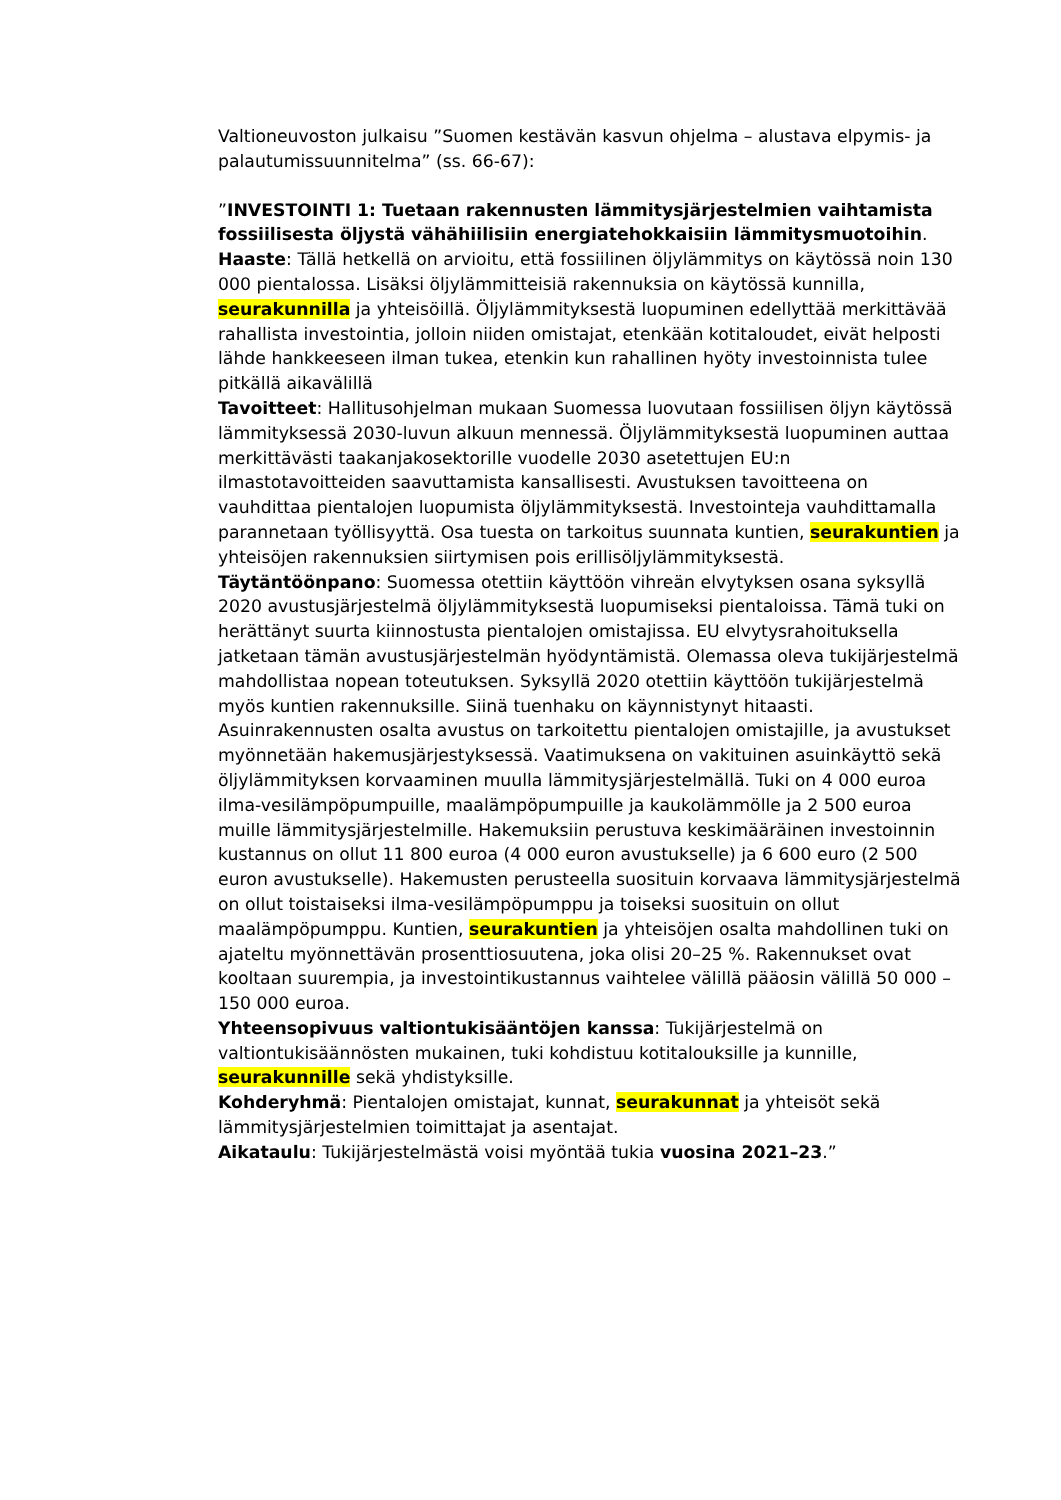Valtioneuvoston julkaisu ”Suomen kestävän kasvun ohjelma – alustava elpymis- ja palautumissuunnitelma” (ss. 66-67):
”INVESTOINTI 1: Tuetaan rakennusten lämmitysjärjestelmien vaihtamista fossiilisesta öljystä vähähiilisiin energiatehokkaisiin lämmitysmuotoihin.
Haaste: Tällä hetkellä on arvioitu, että fossiilinen öljylämmitys on käytössä noin 130 000 pientalossa. Lisäksi öljylämmitteisiä rakennuksia on käytössä kunnilla, seurakunnilla ja yhteisöillä. Öljylämmityksestä luopuminen edellyttää merkittävää rahallista investointia, jolloin niiden omistajat, etenkään kotitaloudet, eivät helposti lähde hankkeeseen ilman tukea, etenkin kun rahallinen hyöty investoinnista tulee pitkällä aikavälillä
Tavoitteet: Hallitusohjelman mukaan Suomessa luovutaan fossiilisen öljyn käytössä lämmityksessä 2030-luvun alkuun mennessä. Öljylämmityksestä luopuminen auttaa merkittävästi taakanjakosektorille vuodelle 2030 asetettujen EU:n ilmastotavoitteiden saavuttamista kansallisesti. Avustuksen tavoitteena on vauhdittaa pientalojen luopumista öljylämmityksestä. Investointeja vauhdittamalla parannetaan työllisyyttä. Osa tuesta on tarkoitus suunnata kuntien, seurakuntien ja yhteisöjen rakennuksien siirtymisen pois erillisöljylämmityksestä.
Täytäntöönpano: Suomessa otettiin käyttöön vihreän elvytyksen osana syksyllä 2020 avustusjärjestelmä öljylämmityksestä luopumiseksi pientaloissa. Tämä tuki on herättänyt suurta kiinnostusta pientalojen omistajissa. EU elvytysrahoituksella jatketaan tämän avustusjärjestelmän hyödyntämistä. Olemassa oleva tukijärjestelmä mahdollistaa nopean toteutuksen. Syksyllä 2020 otettiin käyttöön tukijärjestelmä myös kuntien rakennuksille. Siinä tuenhaku on käynnistynyt hitaasti.
Asuinrakennusten osalta avustus on tarkoitettu pientalojen omistajille, ja avustukset myönnetään hakemusjärjestyksessä. Vaatimuksena on vakituinen asuinkäyttö sekä öljylämmityksen korvaaminen muulla lämmitysjärjestelmällä. Tuki on 4 000 euroa ilma-vesilämpöpumpuille, maalämpöpumpuille ja kaukolämmölle ja 2 500 euroa muille lämmitysjärjestelmille. Hakemuksiin perustuva keskimääräinen investoinnin kustannus on ollut 11 800 euroa (4 000 euron avustukselle) ja 6 600 euro (2 500 euron avustukselle). Hakemusten perusteella suosituin korvaava lämmitysjärjestelmä on ollut toistaiseksi ilma-vesilämpöpumppu ja toiseksi suosituin on ollut maalämpöpumppu. Kuntien, seurakuntien ja yhteisöjen osalta mahdollinen tuki on ajateltu myönnettävän prosenttiosuutena, joka olisi 20–25 %. Rakennukset ovat kooltaan suurempia, ja investointikustannus vaihtelee välillä pääosin välillä 50 000 – 150 000 euroa.
Yhteensopivuus valtiontukisääntöjen kanssa: Tukijärjestelmä on valtiontukisäännösten mukainen, tuki kohdistuu kotitalouksille ja kunnille, seurakunnille sekä yhdistyksille.
Kohderyhmä: Pientalojen omistajat, kunnat, seurakunnat ja yhteisöt sekä lämmitysjärjestelmien toimittajat ja asentajat.
Aikataulu: Tukijärjestelmästä voisi myöntää tukia vuosina 2021–23.”